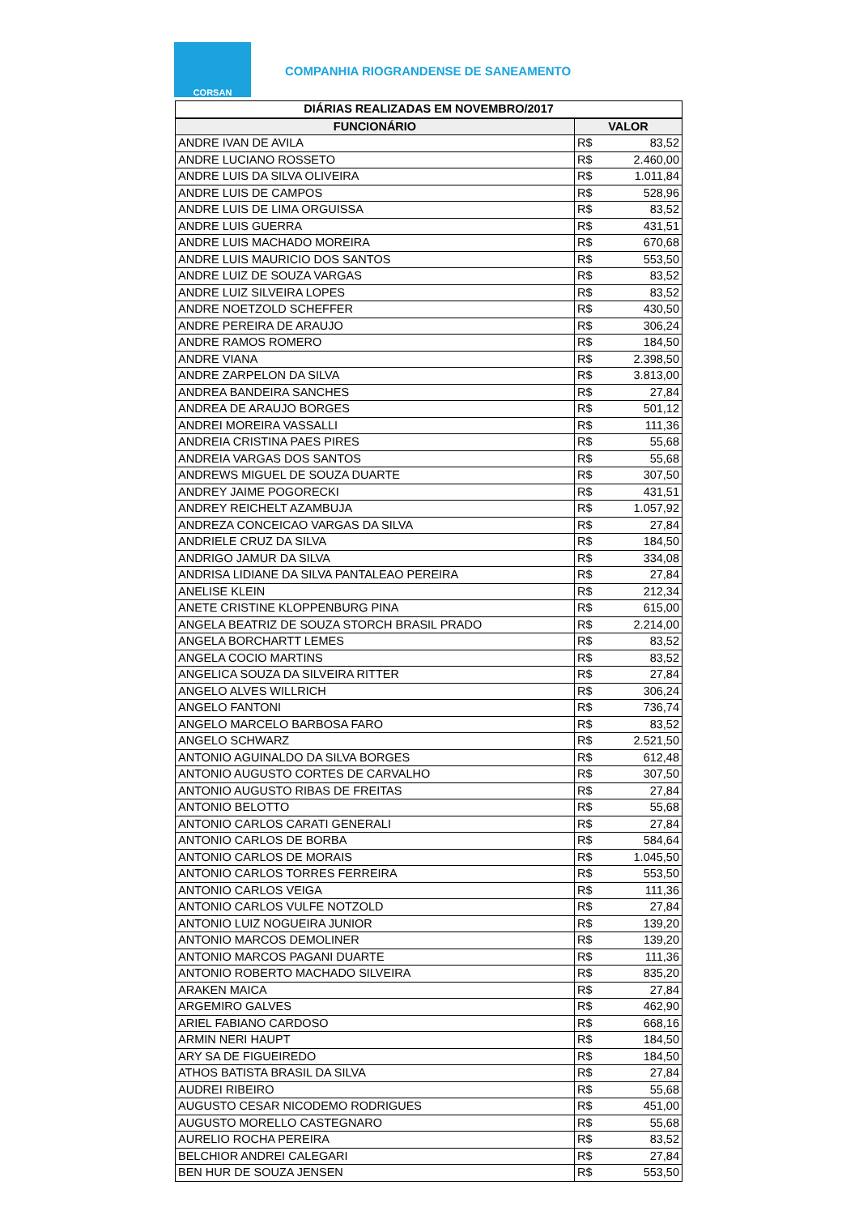CORSAN
COMPANHIA RIOGRANDENSE DE SANEAMENTO
| DIÁRIAS REALIZADAS EM NOVEMBRO/2017 | | |
| --- | --- | --- |
| FUNCIONÁRIO | VALOR | |
| ANDRE IVAN DE AVILA | R$ | 83,52 |
| ANDRE LUCIANO ROSSETO | R$ | 2.460,00 |
| ANDRE LUIS DA SILVA OLIVEIRA | R$ | 1.011,84 |
| ANDRE LUIS DE CAMPOS | R$ | 528,96 |
| ANDRE LUIS DE LIMA ORGUISSA | R$ | 83,52 |
| ANDRE LUIS GUERRA | R$ | 431,51 |
| ANDRE LUIS MACHADO MOREIRA | R$ | 670,68 |
| ANDRE LUIS MAURICIO DOS SANTOS | R$ | 553,50 |
| ANDRE LUIZ DE SOUZA VARGAS | R$ | 83,52 |
| ANDRE LUIZ SILVEIRA LOPES | R$ | 83,52 |
| ANDRE NOETZOLD SCHEFFER | R$ | 430,50 |
| ANDRE PEREIRA DE ARAUJO | R$ | 306,24 |
| ANDRE RAMOS ROMERO | R$ | 184,50 |
| ANDRE VIANA | R$ | 2.398,50 |
| ANDRE ZARPELON DA SILVA | R$ | 3.813,00 |
| ANDREA BANDEIRA SANCHES | R$ | 27,84 |
| ANDREA DE ARAUJO BORGES | R$ | 501,12 |
| ANDREI MOREIRA VASSALLI | R$ | 111,36 |
| ANDREIA CRISTINA PAES PIRES | R$ | 55,68 |
| ANDREIA VARGAS DOS SANTOS | R$ | 55,68 |
| ANDREWS MIGUEL DE SOUZA DUARTE | R$ | 307,50 |
| ANDREY JAIME POGORECKI | R$ | 431,51 |
| ANDREY REICHELT AZAMBUJA | R$ | 1.057,92 |
| ANDREZA CONCEICAO VARGAS DA SILVA | R$ | 27,84 |
| ANDRIELE CRUZ DA SILVA | R$ | 184,50 |
| ANDRIGO JAMUR DA SILVA | R$ | 334,08 |
| ANDRISA LIDIANE DA SILVA PANTALEAO PEREIRA | R$ | 27,84 |
| ANELISE KLEIN | R$ | 212,34 |
| ANETE CRISTINE KLOPPENBURG PINA | R$ | 615,00 |
| ANGELA BEATRIZ DE SOUZA STORCH BRASIL PRADO | R$ | 2.214,00 |
| ANGELA BORCHARTT LEMES | R$ | 83,52 |
| ANGELA COCIO MARTINS | R$ | 83,52 |
| ANGELICA SOUZA DA SILVEIRA RITTER | R$ | 27,84 |
| ANGELO ALVES WILLRICH | R$ | 306,24 |
| ANGELO FANTONI | R$ | 736,74 |
| ANGELO MARCELO BARBOSA FARO | R$ | 83,52 |
| ANGELO SCHWARZ | R$ | 2.521,50 |
| ANTONIO AGUINALDO DA SILVA BORGES | R$ | 612,48 |
| ANTONIO AUGUSTO CORTES DE CARVALHO | R$ | 307,50 |
| ANTONIO AUGUSTO RIBAS DE FREITAS | R$ | 27,84 |
| ANTONIO BELOTTO | R$ | 55,68 |
| ANTONIO CARLOS CARATI GENERALI | R$ | 27,84 |
| ANTONIO CARLOS DE BORBA | R$ | 584,64 |
| ANTONIO CARLOS DE MORAIS | R$ | 1.045,50 |
| ANTONIO CARLOS TORRES FERREIRA | R$ | 553,50 |
| ANTONIO CARLOS VEIGA | R$ | 111,36 |
| ANTONIO CARLOS VULFE NOTZOLD | R$ | 27,84 |
| ANTONIO LUIZ NOGUEIRA JUNIOR | R$ | 139,20 |
| ANTONIO MARCOS DEMOLINER | R$ | 139,20 |
| ANTONIO MARCOS PAGANI DUARTE | R$ | 111,36 |
| ANTONIO ROBERTO MACHADO SILVEIRA | R$ | 835,20 |
| ARAKEN MAICA | R$ | 27,84 |
| ARGEMIRO GALVES | R$ | 462,90 |
| ARIEL FABIANO CARDOSO | R$ | 668,16 |
| ARMIN NERI HAUPT | R$ | 184,50 |
| ARY SA DE FIGUEIREDO | R$ | 184,50 |
| ATHOS BATISTA BRASIL DA SILVA | R$ | 27,84 |
| AUDREI RIBEIRO | R$ | 55,68 |
| AUGUSTO CESAR NICODEMO RODRIGUES | R$ | 451,00 |
| AUGUSTO MORELLO CASTEGNARO | R$ | 55,68 |
| AURELIO ROCHA PEREIRA | R$ | 83,52 |
| BELCHIOR ANDREI CALEGARI | R$ | 27,84 |
| BEN HUR DE SOUZA JENSEN | R$ | 553,50 |